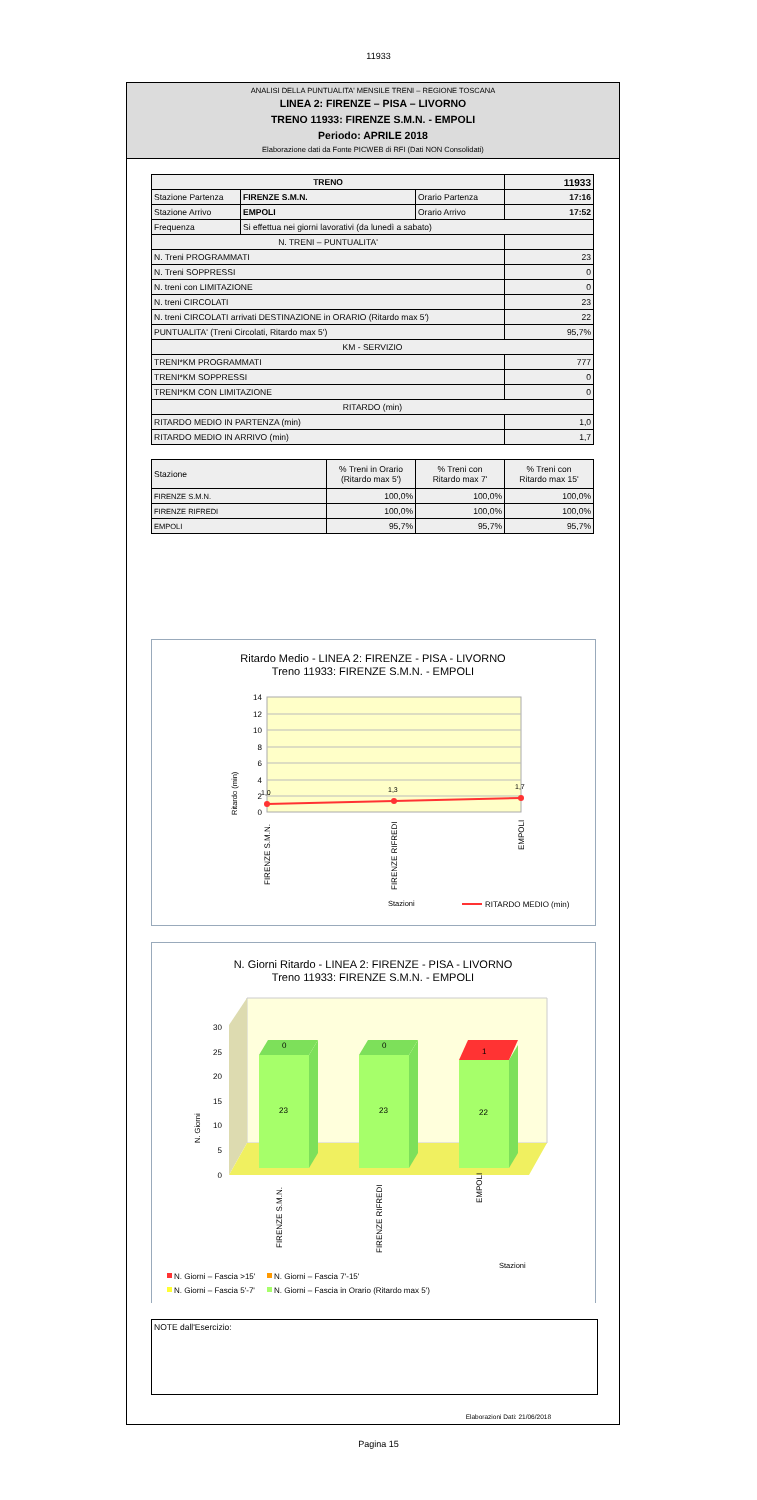11933
ANALISI DELLA PUNTUALITA' MENSILE TRENI – REGIONE TOSCANA
LINEA 2: FIRENZE – PISA – LIVORNO
TRENO 11933: FIRENZE S.M.N. - EMPOLI
Periodo: APRILE 2018
Elaborazione dati da Fonte PICWEB di RFI (Dati NON Consolidati)
| TRENO | | | 11933 |
| --- | --- | --- | --- |
| Stazione Partenza | FIRENZE S.M.N. | Orario Partenza | 17:16 |
| Stazione Arrivo | EMPOLI | Orario Arrivo | 17:52 |
| Frequenza | Si effettua nei giorni lavorativi (da lunedì a sabato) | | |
| N. TRENI – PUNTUALITA' | | | |
| N. Treni PROGRAMMATI | | | 23 |
| N. Treni SOPPRESSI | | | 0 |
| N. treni con LIMITAZIONE | | | 0 |
| N. treni CIRCOLATI | | | 23 |
| N. treni CIRCOLATI arrivati DESTINAZIONE in ORARIO (Ritardo max 5') | | | 22 |
| PUNTUALITA' (Treni Circolati, Ritardo max 5') | | | 95,7% |
| KM - SERVIZIO | | | |
| TRENI*KM PROGRAMMATI | | | 777 |
| TRENI*KM SOPPRESSI | | | 0 |
| TRENI*KM CON LIMITAZIONE | | | 0 |
| RITARDO (min) | | | |
| RITARDO MEDIO IN PARTENZA (min) | | | 1,0 |
| RITARDO MEDIO IN ARRIVO (min) | | | 1,7 |
| Stazione | % Treni in Orario (Ritardo max 5') | % Treni con Ritardo max 7' | % Treni con Ritardo max 15' |
| --- | --- | --- | --- |
| FIRENZE S.M.N. | 100,0% | 100,0% | 100,0% |
| FIRENZE RIFREDI | 100,0% | 100,0% | 100,0% |
| EMPOLI | 95,7% | 95,7% | 95,7% |
Ritardo Medio - LINEA 2: FIRENZE - PISA - LIVORNO
Treno 11933: FIRENZE S.M.N. - EMPOLI
14
12
10
8
6
4
2
0
Ritardo (min)
1,0
1,3
1,7
FIRENZE S.M.N.
FIRENZE RIFREDI
EMPOLI
Stazioni
RITARDO MEDIO (min)
N. Giorni Ritardo - LINEA 2: FIRENZE - PISA - LIVORNO
Treno 11933: FIRENZE S.M.N. - EMPOLI
30
25
20
15
10
5
0
N. Giorni
0
0
1
23
23
22
FIRENZE S.M.N.
FIRENZE RIFREDI
EMPOLI
Stazioni
N. Giorni – Fascia >15'
N. Giorni – Fascia 7'-15'
N. Giorni – Fascia 5'-7'
N. Giorni – Fascia in Orario (Ritardo max 5')
NOTE dall'Esercizio:
Elaborazioni Dati: 21/06/2018
Pagina 15